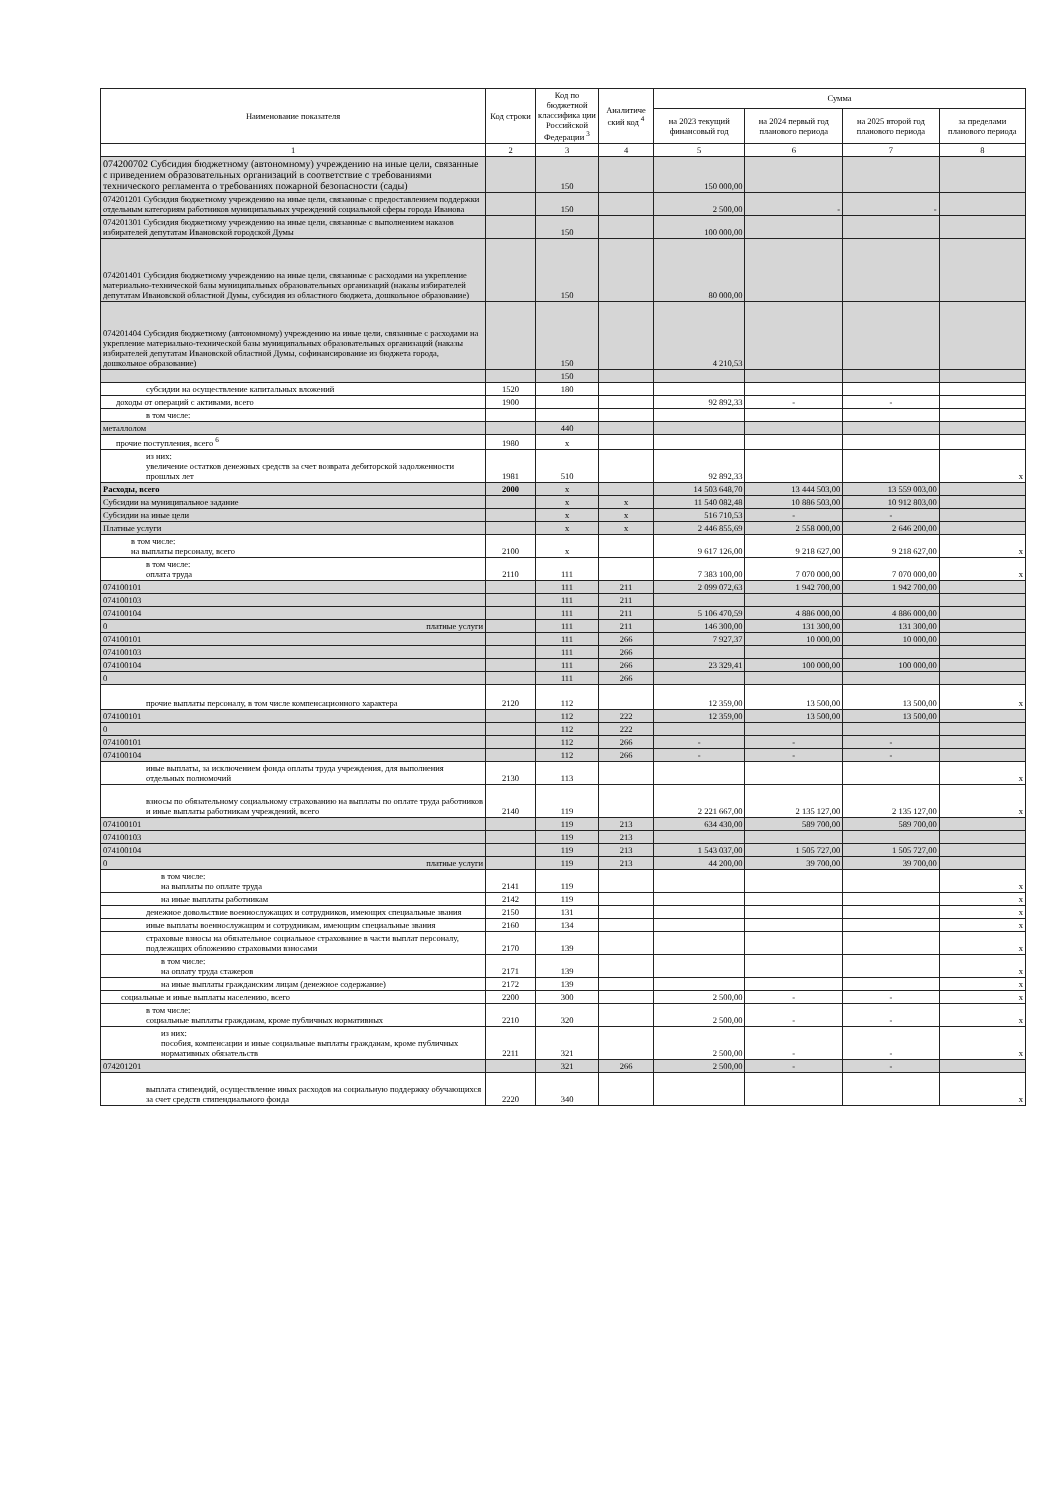| Наименование показателя | Код строки | Код по бюджетной классифика ции Российской Федерации <sup>3</sup> | Аналитиче ский код <sup>4</sup> | Сумма | | | |
| --- | --- | --- | --- | --- | --- | --- | --- |
| | | | | на 2023 текущий финансовый год | на 2024 первый год планового периода | на 2025 второй год планового периода | за пределами планового периода |
| 1 | 2 | 3 | 4 | 5 | 6 | 7 | 8 |
| 074200702 Субсидия бюджетному (автономному) учреждению на иные цели, связанные с приведением образовательных организаций в соответствие с требованиями технического регламента о требованиях пожарной безопасности (сады) | | 150 | | 150 000,00 | | | |
| 074201201 Субсидия бюджетному учреждению на иные цели, связанные с предоставлением поддержки отдельным категориям работников муниципальных учреждений социальной сферы города Иванова | | 150 | | 2 500,00 | - | - | |
| 074201301 Субсидия бюджетному учреждению на иные цели, связанные с выполнением наказов избирателей депутатам Ивановской городской Думы | | 150 | | 100 000,00 | | | |
| 074201401 Субсидия бюджетному учреждению на иные цели, связанные с расходами на укрепление материально-технической базы муниципальных образовательных организаций (наказы избирателей депутатам Ивановской областной Думы, субсидия из областного бюджета, дошкольное образование) | | 150 | | 80 000,00 | | | |
| 074201404 Субсидия бюджетному (автономному) учреждению на иные цели, связанные с расходами на укрепление материально-технической базы муниципальных образовательных организаций (наказы избирателей депутатам Ивановской областной Думы, софинансирование из бюджета города, дошкольное образование) | | 150 | | 4 210,53 | | | |
| | | 150 | | | | | |
| субсидии на осуществление капитальных вложений | 1520 | 180 | | | | | |
| доходы от операций с активами, всего | 1900 | | | 92 892,33 | - | - | |
| в том числе: | | | | | | | |
| металлолом | | 440 | | | | | |
| прочие поступления, всего <sup>6</sup> | 1980 | x | | | | | |
| из них: увеличение остатков денежных средств за счет возврата дебиторской задолженности прошлых лет | 1981 | 510 | | 92 892,33 | | | x |
| Расходы, всего | 2000 | x | | 14 503 648,70 | 13 444 503,00 | 13 559 003,00 | |
| Субсидии на муниципальное задание | | x | x | 11 540 082,48 | 10 886 503,00 | 10 912 803,00 | |
| Субсидии на иные цели | | x | x | 516 710,53 | - | - | |
| Платные услуги | | x | x | 2 446 855,69 | 2 558 000,00 | 2 646 200,00 | |
| в том числе: на выплаты персоналу, всего | 2100 | x | | 9 617 126,00 | 9 218 627,00 | 9 218 627,00 | x |
| в том числе: оплата труда | 2110 | 111 | | 7 383 100,00 | 7 070 000,00 | 7 070 000,00 | x |
| 074100101 | | 111 | 211 | 2 099 072,63 | 1 942 700,00 | 1 942 700,00 | |
| 074100103 | | 111 | 211 | | | | |
| 074100104 | | 111 | 211 | 5 106 470,59 | 4 886 000,00 | 4 886 000,00 | |
| 0 платные услуги | | 111 | 211 | 146 300,00 | 131 300,00 | 131 300,00 | |
| 074100101 | | 111 | 266 | 7 927,37 | 10 000,00 | 10 000,00 | |
| 074100103 | | 111 | 266 | | | | |
| 074100104 | | 111 | 266 | 23 329,41 | 100 000,00 | 100 000,00 | |
| 0 | | 111 | 266 | | | | |
| прочие выплаты персоналу, в том числе компенсационного характера | 2120 | 112 | | 12 359,00 | 13 500,00 | 13 500,00 | x |
| 074100101 | | 112 | 222 | 12 359,00 | 13 500,00 | 13 500,00 | |
| 0 | | 112 | 222 | | | | |
| 074100101 | | 112 | 266 | - | - | - | |
| 074100104 | | 112 | 266 | - | - | - | |
| иные выплаты, за исключением фонда оплаты труда учреждения, для выполнения отдельных полномочий | 2130 | 113 | | | | | x |
| взносы по обязательному социальному страхованию на выплаты по оплате труда работников и иные выплаты работникам учреждений, всего | 2140 | 119 | | 2 221 667,00 | 2 135 127,00 | 2 135 127,00 | x |
| 074100101 | | 119 | 213 | 634 430,00 | 589 700,00 | 589 700,00 | |
| 074100103 | | 119 | 213 | | | | |
| 074100104 | | 119 | 213 | 1 543 037,00 | 1 505 727,00 | 1 505 727,00 | |
| 0 платные услуги | | 119 | 213 | 44 200,00 | 39 700,00 | 39 700,00 | |
| в том числе: на выплаты по оплате труда | 2141 | 119 | | | | | x |
| на иные выплаты работникам | 2142 | 119 | | | | | x |
| денежное довольствие военнослужащих и сотрудников, имеющих специальные звания | 2150 | 131 | | | | | x |
| иные выплаты военнослужащим и сотрудникам, имеющим специальные звания | 2160 | 134 | | | | | x |
| страховые взносы на обязательное социальное страхование в части выплат персоналу, подлежащих обложению страховыми взносами | 2170 | 139 | | | | | x |
| в том числе: на оплату труда стажеров | 2171 | 139 | | | | | x |
| на иные выплаты гражданским лицам (денежное содержание) | 2172 | 139 | | | | | x |
| социальные и иные выплаты населению, всего | 2200 | 300 | | 2 500,00 | - | - | x |
| в том числе: социальные выплаты гражданам, кроме публичных нормативных | 2210 | 320 | | 2 500,00 | - | - | x |
| из них: пособия, компенсации и иные социальные выплаты гражданам, кроме публичных нормативных обязательств | 2211 | 321 | | 2 500,00 | - | - | x |
| 074201201 | | 321 | 266 | 2 500,00 | - | - | |
| выплата стипендий, осуществление иных расходов на социальную поддержку обучающихся за счет средств стипендиального фонда | 2220 | 340 | | | | | x |